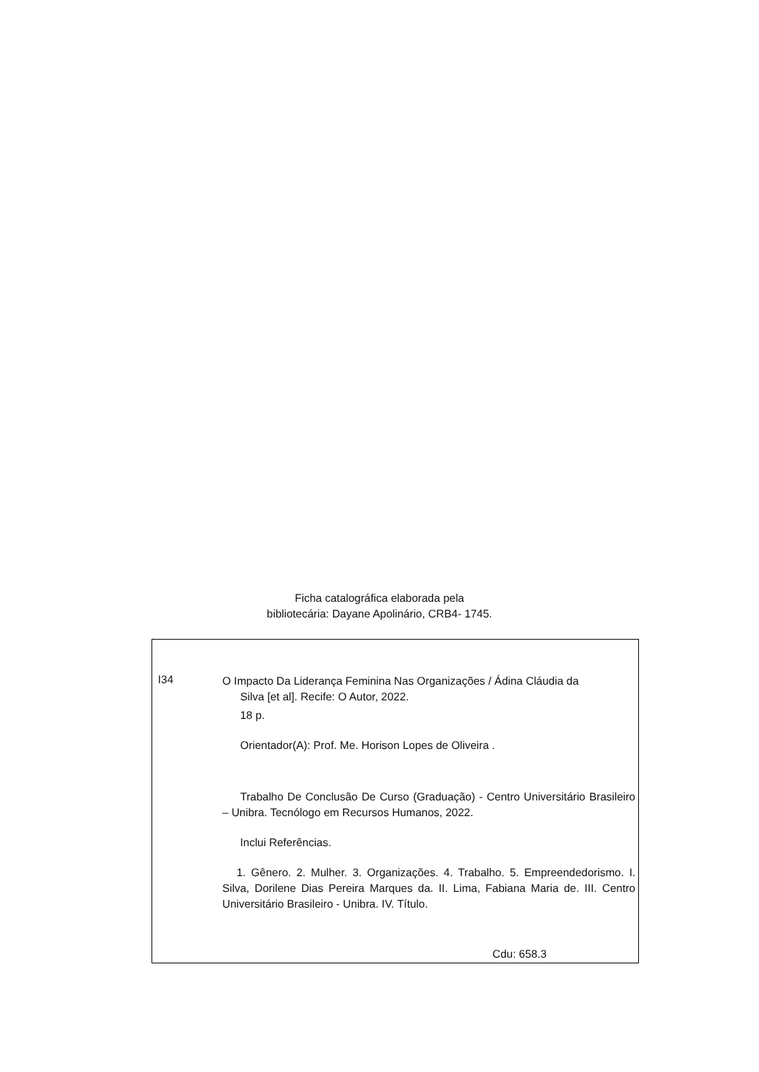Ficha catalográfica elaborada pela
bibliotecária: Dayane Apolinário, CRB4- 1745.
I34
O Impacto Da Liderança Feminina Nas Organizações / Ádina Cláudia da
Silva [et al]. Recife: O Autor, 2022.
18 p.
Orientador(A): Prof. Me. Horison Lopes de Oliveira .
Trabalho De Conclusão De Curso (Graduação) - Centro Universitário Brasileiro – Unibra. Tecnólogo em Recursos Humanos, 2022.
Inclui Referências.
1. Gênero. 2. Mulher. 3. Organizações. 4. Trabalho. 5. Empreendedorismo. I. Silva, Dorilene Dias Pereira Marques da. II. Lima, Fabiana Maria de. III. Centro Universitário Brasileiro - Unibra. IV. Título.
Cdu: 658.3